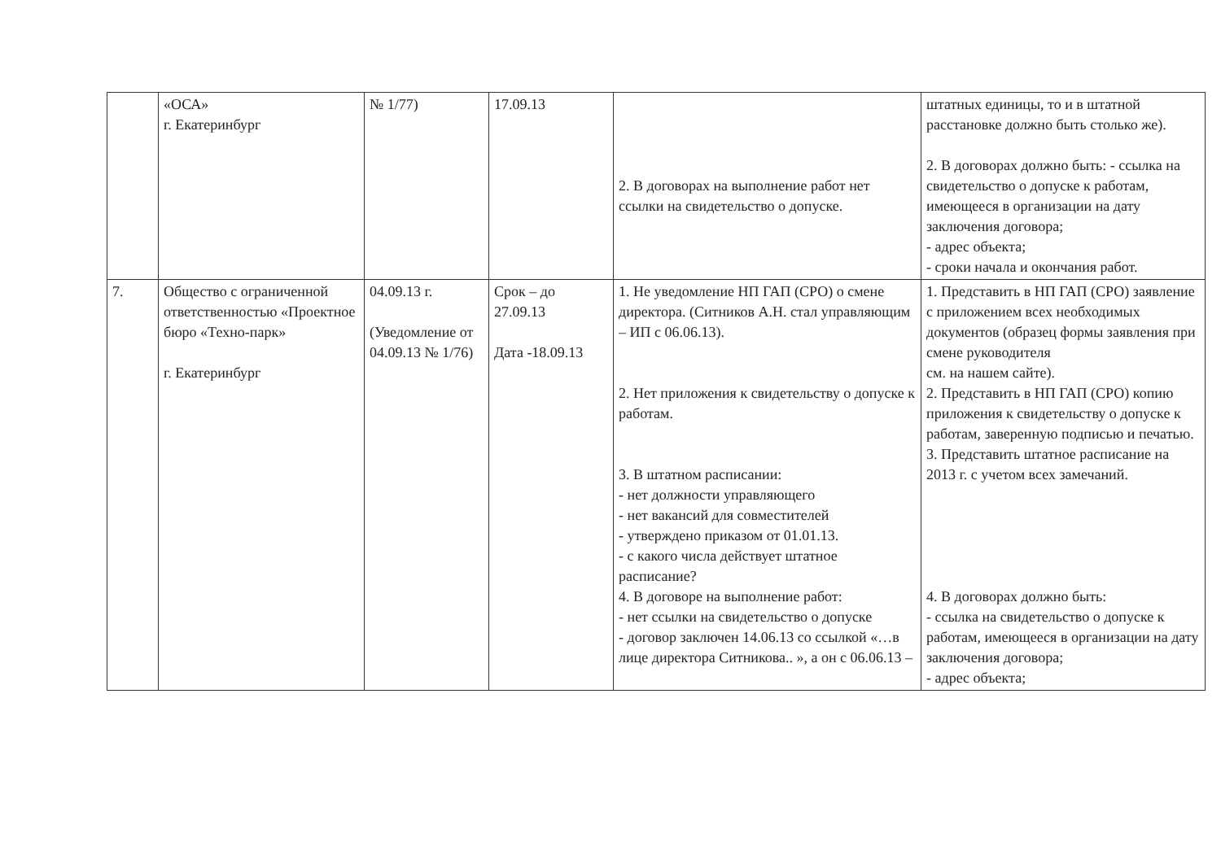| | «ОСА» г. Екатеринбург | № 1/77) | 17.09.13 | 2. В договорах на выполнение работ нет ссылки на свидетельство о допуске. | штатных единицы, то и в штатной расстановке должно быть столько же). 2. В договорах должно быть: - ссылка на свидетельство о допуске к работам, имеющееся в организации на дату заключения договора; - адрес объекта; - сроки начала и окончания работ. |
| 7. | Общество с ограниченной ответственностью «Проектное бюро «Техно-парк» г. Екатеринбург | 04.09.13 г. (Уведомление от 04.09.13 № 1/76) | Срок – до 27.09.13 Дата -18.09.13 | 1. Не уведомление НП ГАП (СРО) о смене директора. (Ситников А.Н. стал управляющим – ИП с 06.06.13). 2. Нет приложения к свидетельству о допуске к работам. 3. В штатном расписании: - нет должности управляющего - нет вакансий для совместителей - утверждено приказом от 01.01.13. - с какого числа действует штатное расписание? 4. В договоре на выполнение работ: - нет ссылки на свидетельство о допуске - договор заключен 14.06.13 со ссылкой «…в лице директора Ситникова.. », а он с 06.06.13 – | 1. Представить в НП ГАП (СРО) заявление с приложением всех необходимых документов (образец формы заявления при смене руководителя см. на нашем сайте). 2. Представить в НП ГАП (СРО) копию приложения к свидетельству о допуске к работам, заверенную подписью и печатью. 3. Представить штатное расписание на 2013 г. с учетом всех замечаний. 4. В договорах должно быть: - ссылка на свидетельство о допуске к работам, имеющееся в организации на дату заключения договора; - адрес объекта; |